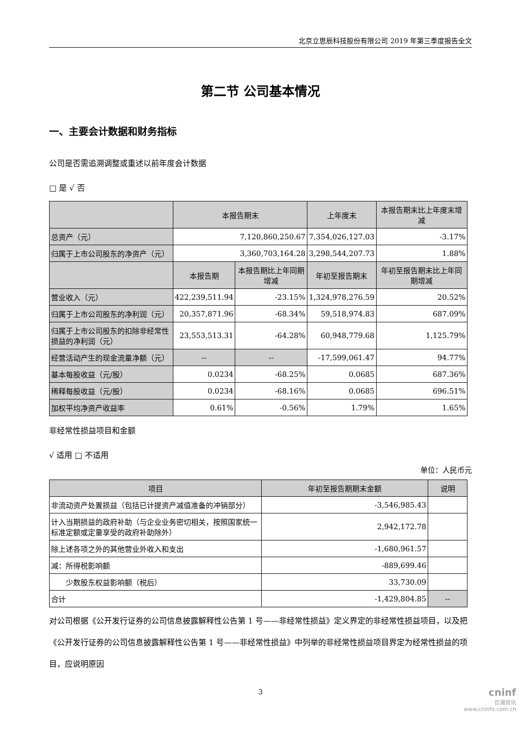北京立思辰科技股份有限公司 2019 年第三季度报告全文
第二节 公司基本情况
一、主要会计数据和财务指标
公司是否需追溯调整或重述以前年度会计数据
□ 是 √ 否
| | 本报告期末 | | 上年度末 | 本报告期末比上年度末增减 |
| --- | --- | --- | --- | --- |
| 总资产（元） | 7,120,860,250.67 | | 7,354,026,127.03 | -3.17% |
| 归属于上市公司股东的净资产（元） | 3,360,703,164.28 | | 3,298,544,207.73 | 1.88% |
| | 本报告期 | 本报告期比上年同期增减 | 年初至报告期末 | 年初至报告期末比上年同期增减 |
| 营业收入（元） | 422,239,511.94 | -23.15% | 1,324,978,276.59 | 20.52% |
| 归属于上市公司股东的净利润（元） | 20,357,871.96 | -68.34% | 59,518,974.83 | 687.09% |
| 归属于上市公司股东的扣除非经常性损益的净利润（元） | 23,553,513.31 | -64.28% | 60,948,779.68 | 1,125.79% |
| 经营活动产生的现金流量净额（元） | -- | -- | -17,599,061.47 | 94.77% |
| 基本每股收益（元/股） | 0.0234 | -68.25% | 0.0685 | 687.36% |
| 稀释每股收益（元/股） | 0.0234 | -68.16% | 0.0685 | 696.51% |
| 加权平均净资产收益率 | 0.61% | -0.56% | 1.79% | 1.65% |
非经常性损益项目和金额
√ 适用 □ 不适用
单位：人民币元
| 项目 | 年初至报告期期末金额 | 说明 |
| --- | --- | --- |
| 非流动资产处置损益（包括已计提资产减值准备的冲销部分） | -3,546,985.43 | |
| 计入当期损益的政府补助（与企业业务密切相关，按照国家统一标准定额或定量享受的政府补助除外） | 2,942,172.78 | |
| 除上述各项之外的其他营业外收入和支出 | -1,680,961.57 | |
| 减：所得税影响额 | -889,699.46 | |
| 少数股东权益影响额（税后） | 33,730.09 | |
| 合计 | -1,429,804.85 | -- |
对公司根据《公开发行证券的公司信息披露解释性公告第 1 号——非经常性损益》定义界定的非经常性损益项目，以及把《公开发行证券的公司信息披露解释性公告第 1 号——非经常性损益》中列举的非经常性损益项目界定为经常性损益的项目，应说明原因
3
cninf
巨潮资讯
www.cninfo.com.cn